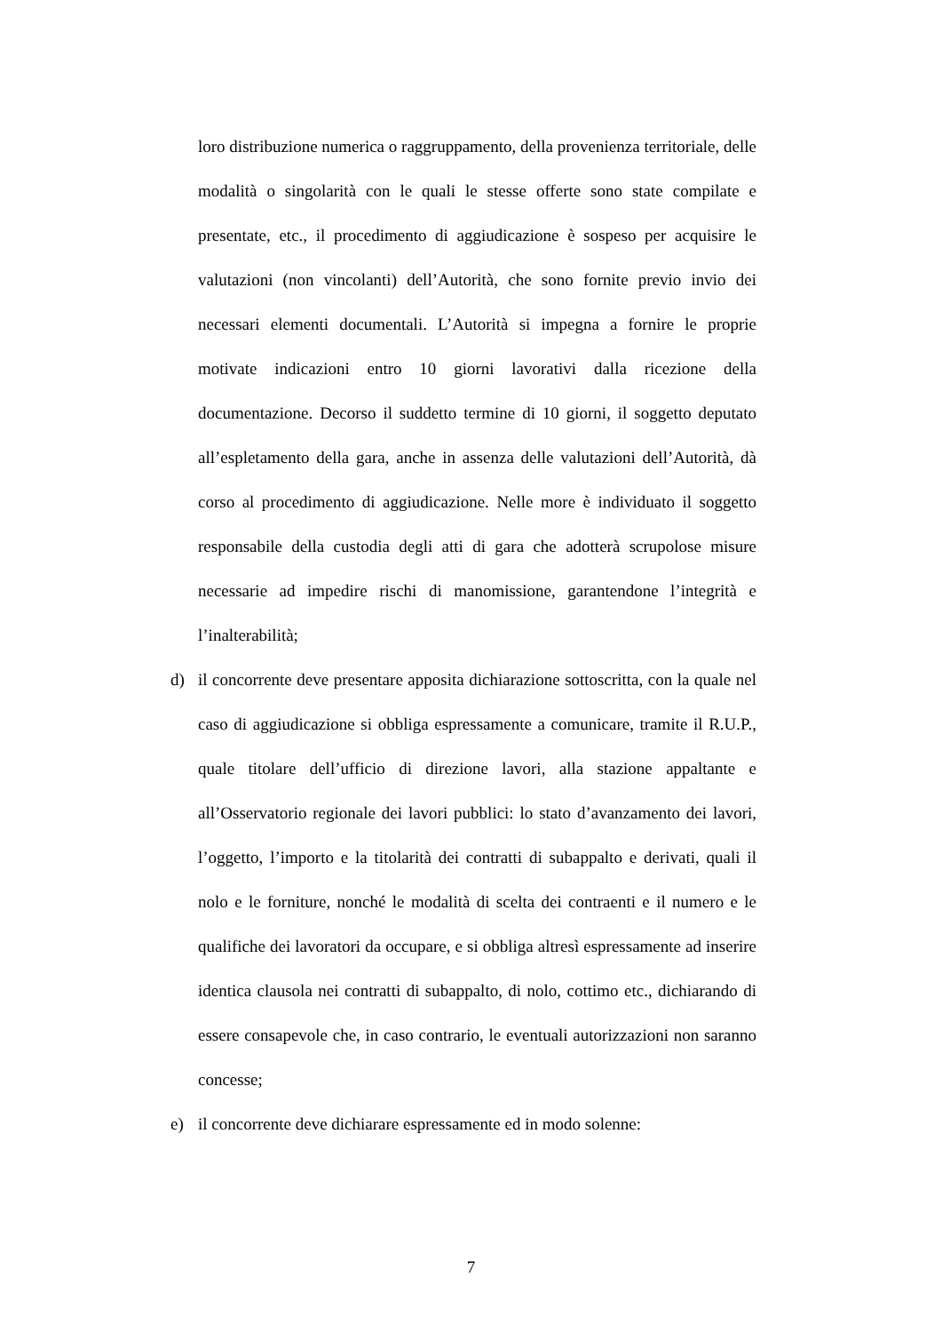loro distribuzione numerica o raggruppamento, della provenienza territoriale, delle modalità o singolarità con le quali le stesse offerte sono state compilate e presentate, etc., il procedimento di aggiudicazione è sospeso per acquisire le valutazioni (non vincolanti) dell’Autorità, che sono fornite previo invio dei necessari elementi documentali. L’Autorità si impegna a fornire le proprie motivate indicazioni entro 10 giorni lavorativi dalla ricezione della documentazione. Decorso il suddetto termine di 10 giorni, il soggetto deputato all’espletamento della gara, anche in assenza delle valutazioni dell’Autorità, dà corso al procedimento di aggiudicazione. Nelle more è individuato il soggetto responsabile della custodia degli atti di gara che adotterà scrupolose misure necessarie ad impedire rischi di manomissione, garantendone l’integrità e l’inalterabilità;
d) il concorrente deve presentare apposita dichiarazione sottoscritta, con la quale nel caso di aggiudicazione si obbliga espressamente a comunicare, tramite il R.U.P., quale titolare dell’ufficio di direzione lavori, alla stazione appaltante e all’Osservatorio regionale dei lavori pubblici: lo stato d’avanzamento dei lavori, l’oggetto, l’importo e la titolarità dei contratti di subappalto e derivati, quali il nolo e le forniture, nonché le modalità di scelta dei contraenti e il numero e le qualifiche dei lavoratori da occupare, e si obbliga altresì espressamente ad inserire identica clausola nei contratti di subappalto, di nolo, cottimo etc., dichiarando di essere consapevole che, in caso contrario, le eventuali autorizzazioni non saranno concesse;
e) il concorrente deve dichiarare espressamente ed in modo solenne:
7